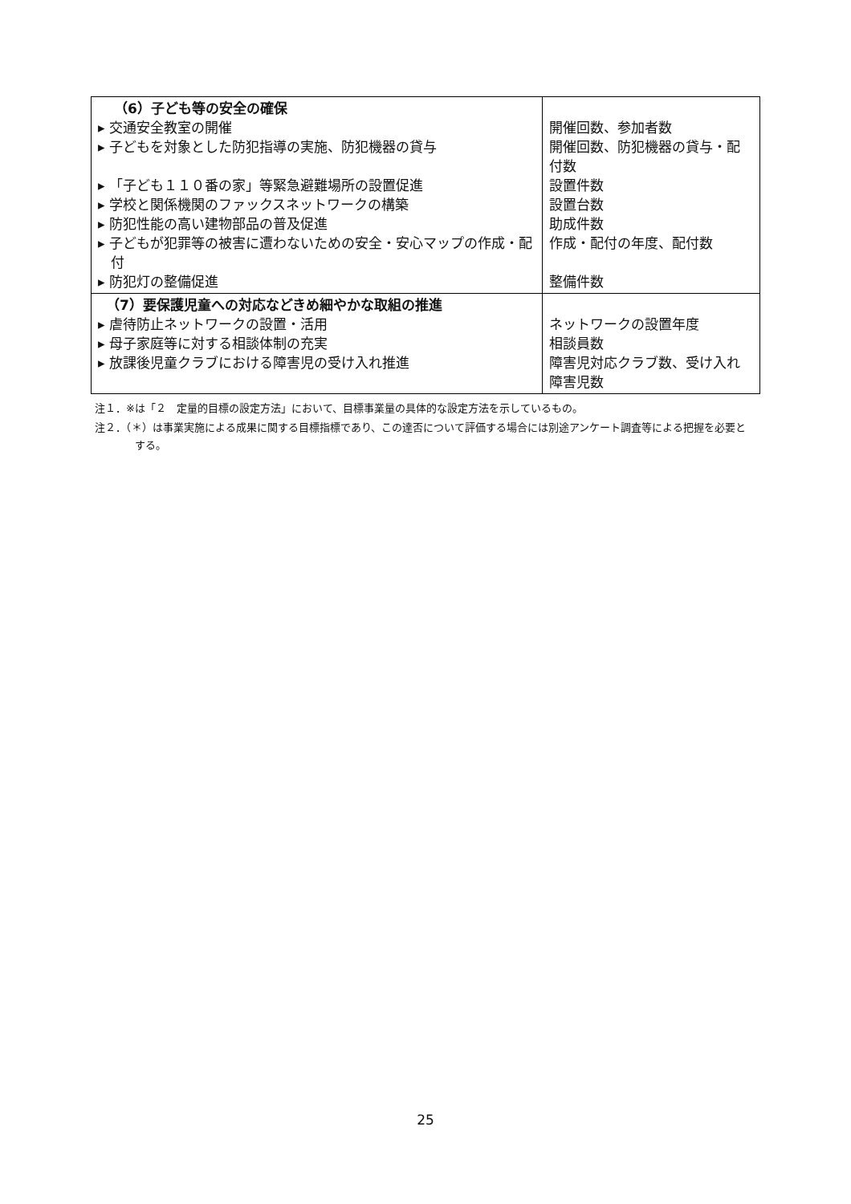| （6）子ども等の安全の確保 ▸ 交通安全教室の開催 ▸ 子どもを対象とした防犯指導の実施、防犯機器の貸与 ▸ 「子ども１１０番の家」等緊急避難場所の設置促進 ▸ 学校と関係機関のファックスネットワークの構築 ▸ 防犯性能の高い建物部品の普及促進 ▸ 子どもが犯罪等の被害に遭わないための安全・安心マップの作成・配付 ▸ 防犯灯の整備促進 | 開催回数、参加者数 開催回数、防犯機器の貸与・配付数 設置件数 設置台数 助成件数 作成・配付の年度、配付数 整備件数 |
| （7）要保護児童への対応などきめ細やかな取組の推進 ▸ 虐待防止ネットワークの設置・活用 ▸ 母子家庭等に対する相談体制の充実 ▸ 放課後児童クラブにおける障害児の受け入れ推進 | ネットワークの設置年度 相談員数 障害児対応クラブ数、受け入れ障害児数 |
注１．※は「２　定量的目標の設定方法」において、目標事業量の具体的な設定方法を示しているもの。
注２．（＊）は事業実施による成果に関する目標指標であり、この達否について評価する場合には別途アンケート調査等による把握を必要とする。
25